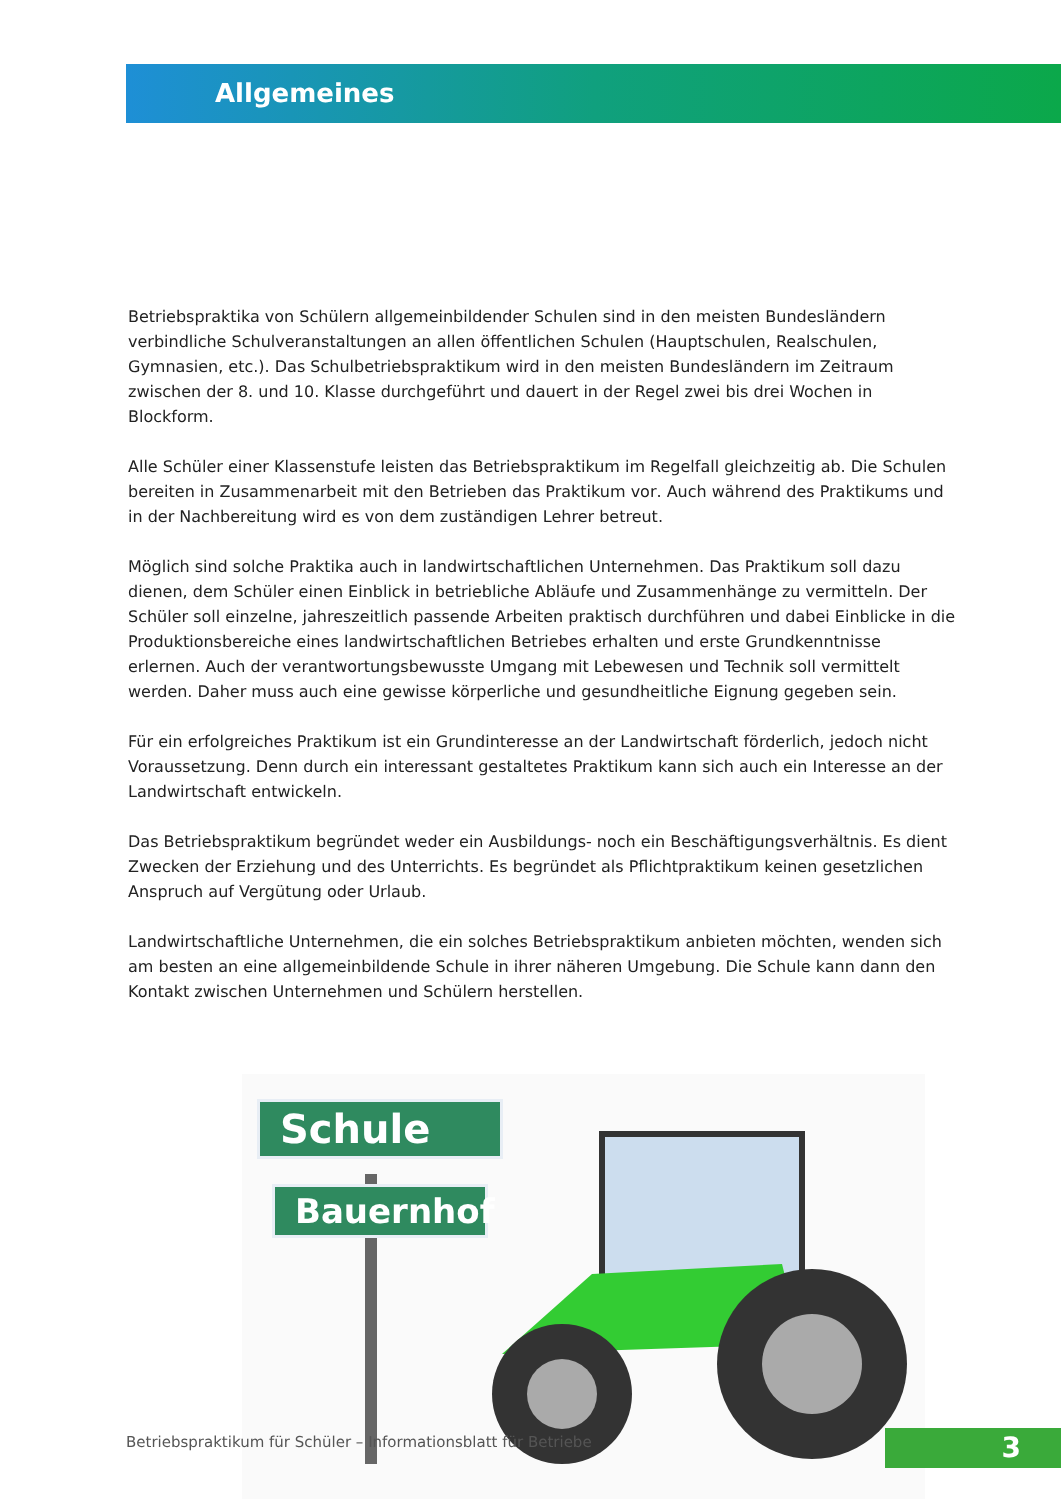Allgemeines
Betriebspraktika von Schülern allgemeinbildender Schulen sind in den meisten Bundesländern verbindliche Schulveranstaltungen an allen öffentlichen Schulen (Hauptschulen, Realschulen, Gymnasien, etc.). Das Schulbetriebspraktikum wird in den meisten Bundesländern im Zeitraum zwischen der 8. und 10. Klasse durchgeführt und dauert in der Regel zwei bis drei Wochen in Blockform.
Alle Schüler einer Klassenstufe leisten das Betriebspraktikum im Regelfall gleichzeitig ab. Die Schulen bereiten in Zusammenarbeit mit den Betrieben das Praktikum vor. Auch während des Praktikums und in der Nachbereitung wird es von dem zuständigen Lehrer betreut.
Möglich sind solche Praktika auch in landwirtschaftlichen Unternehmen. Das Praktikum soll dazu dienen, dem Schüler einen Einblick in betriebliche Abläufe und Zusammenhänge zu vermitteln. Der Schüler soll einzelne, jahreszeitlich passende Arbeiten praktisch durchführen und dabei Einblicke in die Produktionsbereiche eines landwirtschaftlichen Betriebes erhalten und erste Grundkenntnisse erlernen. Auch der verantwortungsbewusste Umgang mit Lebewesen und Technik soll vermittelt werden. Daher muss auch eine gewisse körperliche und gesundheitliche Eignung gegeben sein.
Für ein erfolgreiches Praktikum ist ein Grundinteresse an der Landwirtschaft förderlich, jedoch nicht Voraussetzung. Denn durch ein interessant gestaltetes Praktikum kann sich auch ein Interesse an der Landwirtschaft entwickeln.
Das Betriebspraktikum begründet weder ein Ausbildungs- noch ein Beschäftigungsverhältnis. Es dient Zwecken der Erziehung und des Unterrichts. Es begründet als Pflichtpraktikum keinen gesetzlichen Anspruch auf Vergütung oder Urlaub.
Landwirtschaftliche Unternehmen, die ein solches Betriebspraktikum anbieten möchten, wenden sich am besten an eine allgemeinbildende Schule in ihrer näheren Umgebung. Die Schule kann dann den Kontakt zwischen Unternehmen und Schülern herstellen.
Schule
Bauernhof
Betriebspraktikum für Schüler – Informationsblatt für Betriebe
3